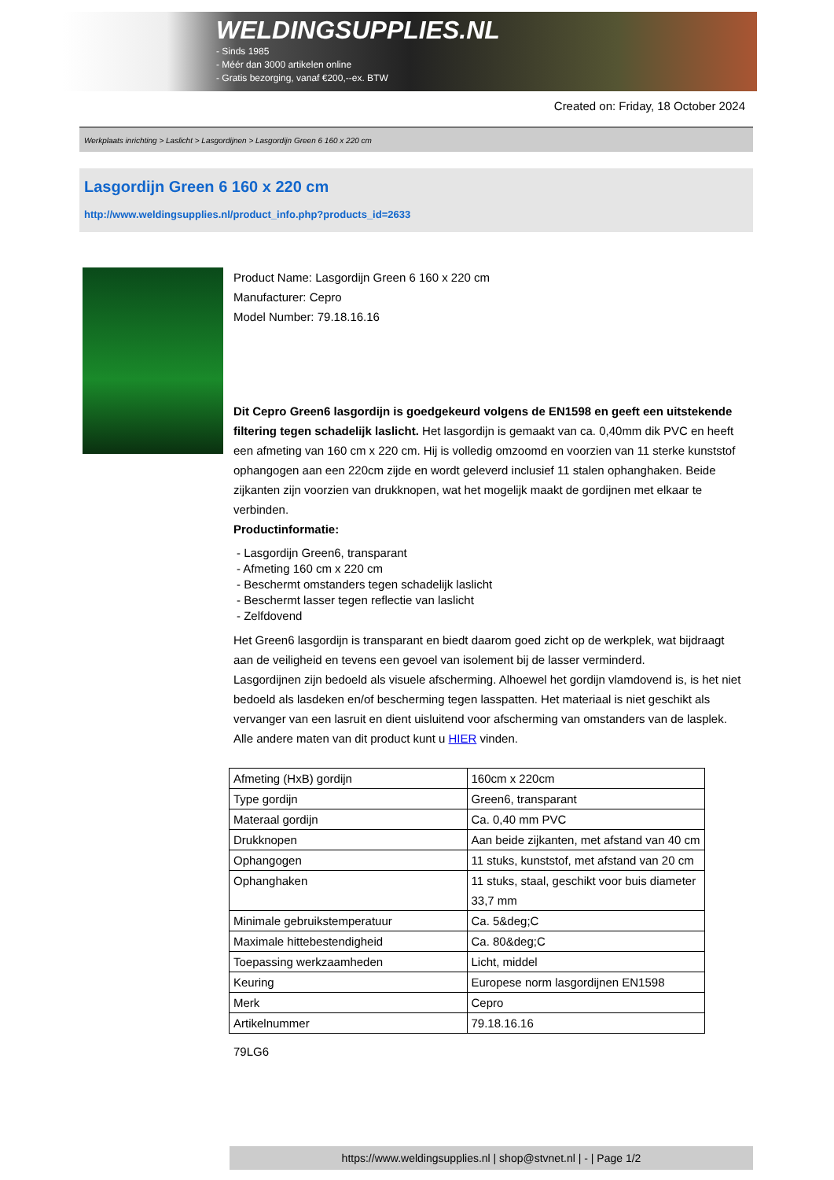WELDINGSUPPLIES.NL
- Sinds 1985
- Méér dan 3000 artikelen online
- Gratis bezorging, vanaf €200,--ex. BTW
Created on: Friday, 18 October 2024
Werkplaats inrichting > Laslicht > Lasgordijnen > Lasgordijn Green 6 160 x 220 cm
Lasgordijn Green 6 160 x 220 cm
http://www.weldingsupplies.nl/product_info.php?products_id=2633
Product Name: Lasgordijn Green 6 160 x 220 cm
Manufacturer: Cepro
Model Number: 79.18.16.16
Dit Cepro Green6 lasgordijn is goedgekeurd volgens de EN1598 en geeft een uitstekende filtering tegen schadelijk laslicht. Het lasgordijn is gemaakt van ca. 0,40mm dik PVC en heeft een afmeting van 160 cm x 220 cm. Hij is volledig omzoomd en voorzien van 11 sterke kunststof ophangogen aan een 220cm zijde en wordt geleverd inclusief 11 stalen ophanghaken. Beide zijkanten zijn voorzien van drukknopen, wat het mogelijk maakt de gordijnen met elkaar te verbinden.
Productinformatie:
- Lasgordijn Green6, transparant
- Afmeting 160 cm x 220 cm
- Beschermt omstanders tegen schadelijk laslicht
- Beschermt lasser tegen reflectie van laslicht
- Zelfdovend
Het Green6 lasgordijn is transparant en biedt daarom goed zicht op de werkplek, wat bijdraagt aan de veiligheid en tevens een gevoel van isolement bij de lasser verminderd.
Lasgordijnen zijn bedoeld als visuele afscherming. Alhoewel het gordijn vlamdovend is, is het niet bedoeld als lasdeken en/of bescherming tegen lasspatten. Het materiaal is niet geschikt als vervanger van een lasruit en dient uisluitend voor afscherming van omstanders van de lasplek.
Alle andere maten van dit product kunt u HIER vinden.
| Afmeting (HxB) gordijn | 160cm x 220cm |
| Type gordijn | Green6, transparant |
| Materaal gordijn | Ca. 0,40 mm PVC |
| Drukknopen | Aan beide zijkanten, met afstand van 40 cm |
| Ophangogen | 11 stuks, kunststof, met afstand van 20 cm |
| Ophanghaken | 11 stuks, staal, geschikt voor buis diameter 33,7 mm |
| Minimale gebruikstemperatuur | Ca. 5&deg;C |
| Maximale hittebestendigheid | Ca. 80&deg;C |
| Toepassing werkzaamheden | Licht, middel |
| Keuring | Europese norm lasgordijnen EN1598 |
| Merk | Cepro |
| Artikelnummer | 79.18.16.16 |
79LG6
https://www.weldingsupplies.nl | shop@stvnet.nl | - | Page 1/2